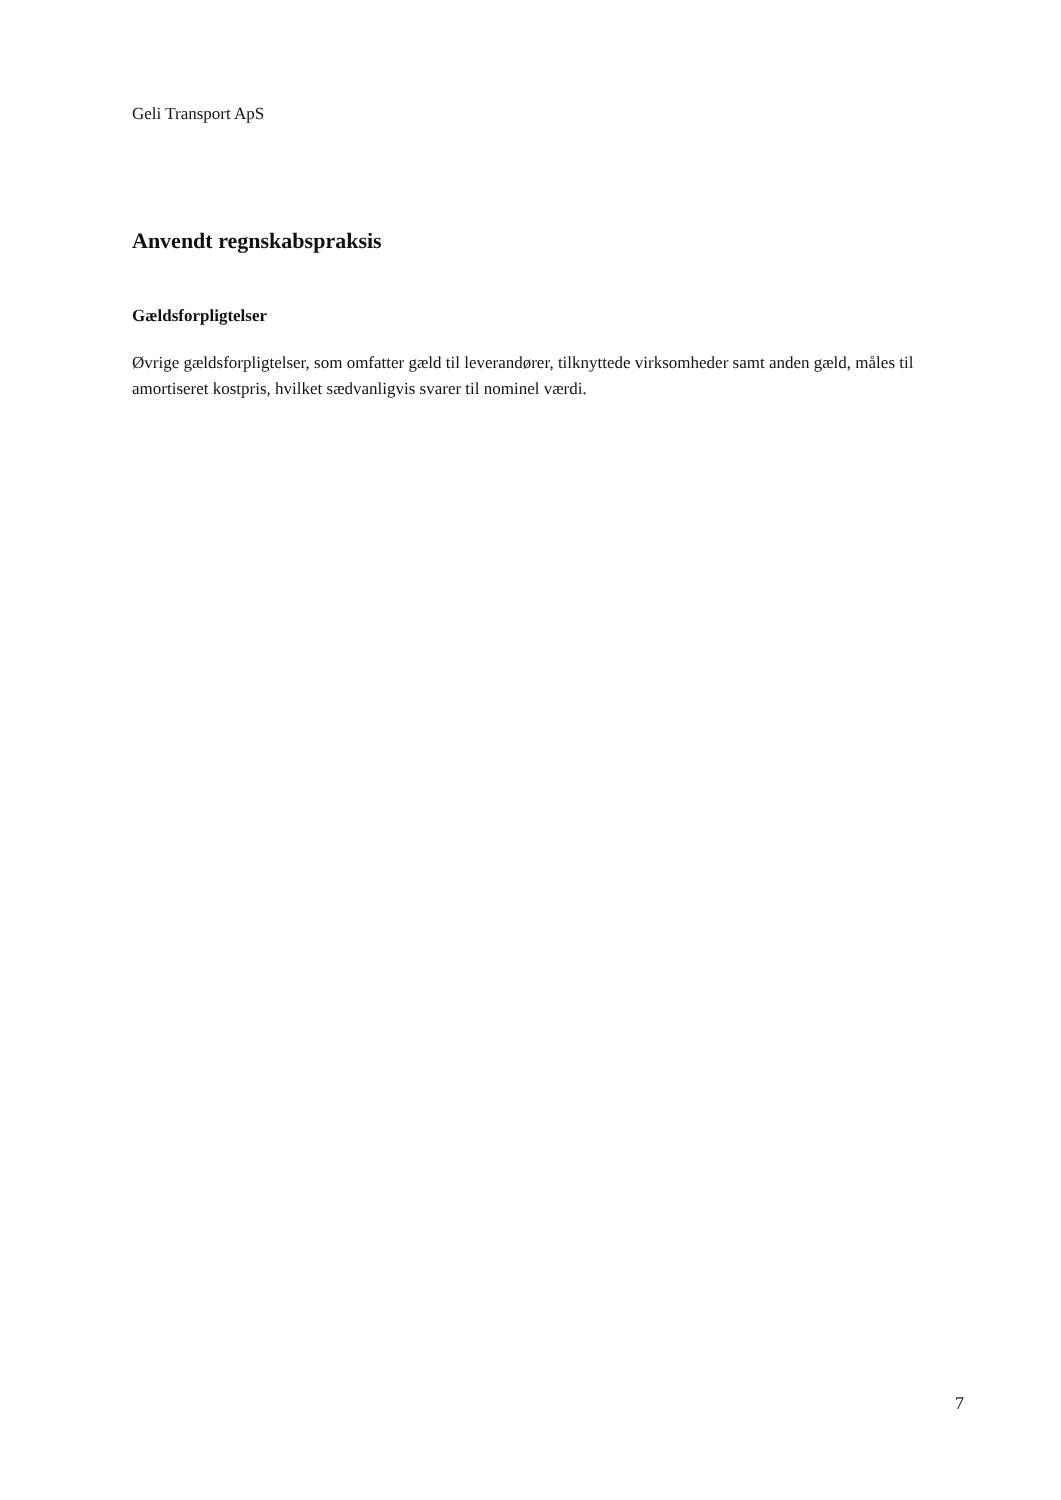Geli Transport ApS
Anvendt regnskabspraksis
Gældsforpligtelser
Øvrige gældsforpligtelser, som omfatter gæld til leverandører, tilknyttede virksomheder samt anden gæld, måles til amortiseret kostpris, hvilket sædvanligvis svarer til nominel værdi.
7